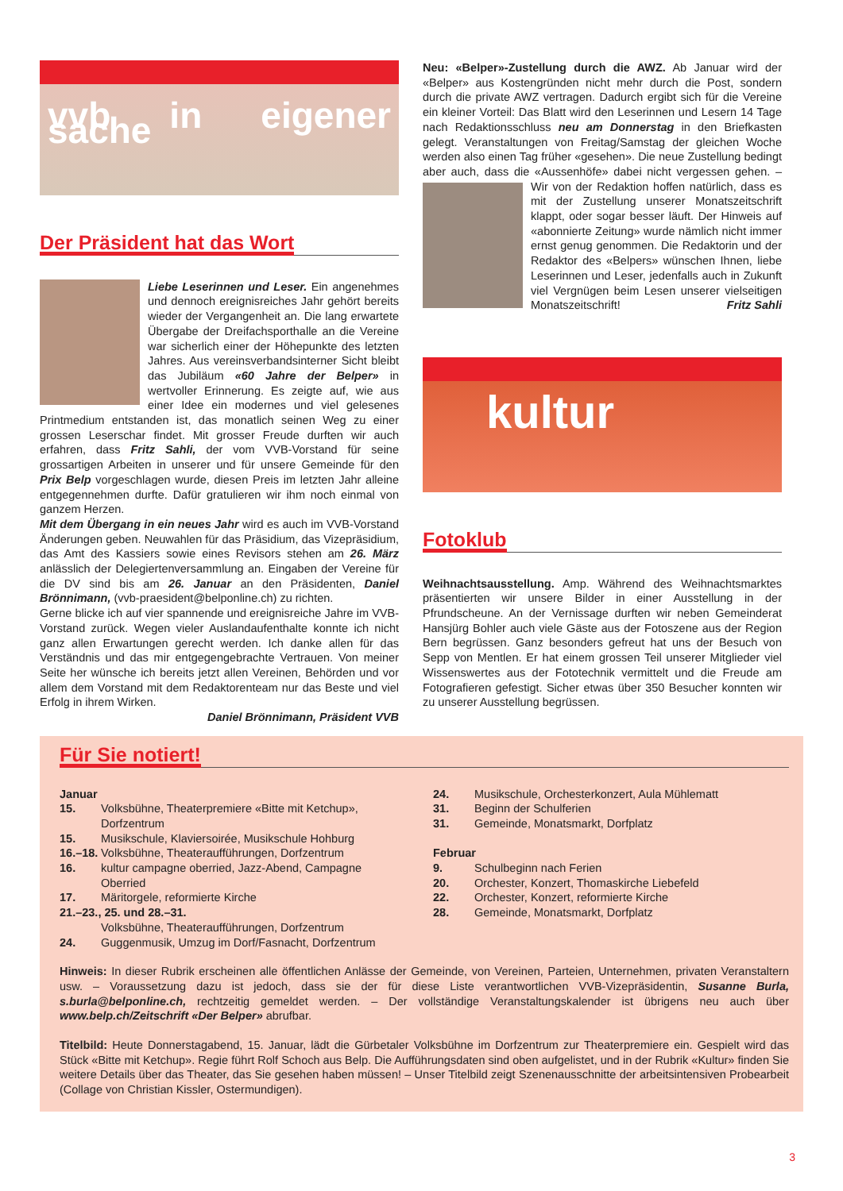vvb in eigener sache
Der Präsident hat das Wort
Liebe Leserinnen und Leser. Ein angenehmes und dennoch ereignisreiches Jahr gehört bereits wieder der Vergangenheit an. Die lang erwartete Übergabe der Dreifachsporthalle an die Vereine war sicherlich einer der Höhepunkte des letzten Jahres. Aus vereinsverbandsinterner Sicht bleibt das Jubiläum «60 Jahre der Belper» in wertvoller Erinnerung. Es zeigte auf, wie aus einer Idee ein modernes und viel gelesenes Printmedium entstanden ist, das monatlich seinen Weg zu einer grossen Leserschar findet. Mit grosser Freude durften wir auch erfahren, dass Fritz Sahli, der vom VVB-Vorstand für seine grossartigen Arbeiten in unserer und für unsere Gemeinde für den Prix Belp vorgeschlagen wurde, diesen Preis im letzten Jahr alleine entgegennehmen durfte. Dafür gratulieren wir ihm noch einmal von ganzem Herzen.
Mit dem Übergang in ein neues Jahr wird es auch im VVB-Vorstand Änderungen geben. Neuwahlen für das Präsidium, das Vizepräsidium, das Amt des Kassiers sowie eines Revisors stehen am 26. März anlässlich der Delegiertenversammlung an. Eingaben der Vereine für die DV sind bis am 26. Januar an den Präsidenten, Daniel Brönnimann, (vvb-praesident@belponline.ch) zu richten.
Gerne blicke ich auf vier spannende und ereignisreiche Jahre im VVB-Vorstand zurück. Wegen vieler Auslandaufenthalte konnte ich nicht ganz allen Erwartungen gerecht werden. Ich danke allen für das Verständnis und das mir entgegengebrachte Vertrauen. Von meiner Seite her wünsche ich bereits jetzt allen Vereinen, Behörden und vor allem dem Vorstand mit dem Redaktorenteam nur das Beste und viel Erfolg in ihrem Wirken.
Daniel Brönnimann, Präsident VVB
Neu: «Belper»-Zustellung durch die AWZ. Ab Januar wird der «Belper» aus Kostengründen nicht mehr durch die Post, sondern durch die private AWZ vertragen. Dadurch ergibt sich für die Vereine ein kleiner Vorteil: Das Blatt wird den Leserinnen und Lesern 14 Tage nach Redaktionsschluss neu am Donnerstag in den Briefkasten gelegt. Veranstaltungen von Freitag/Samstag der gleichen Woche werden also einen Tag früher «gesehen». Die neue Zustellung bedingt aber auch, dass die «Aussenhöfe» dabei nicht vergessen gehen. – Wir von der Redaktion hoffen natürlich, dass es mit der Zustellung unserer Monatszeitschrift klappt, oder sogar besser läuft. Der Hinweis auf «abonnierte Zeitung» wurde nämlich nicht immer ernst genug genommen. Die Redaktorin und der Redaktor des «Belpers» wünschen Ihnen, liebe Leserinnen und Leser, jedenfalls auch in Zukunft viel Vergnügen beim Lesen unserer vielseitigen Monatszeitschrift! Fritz Sahli
kultur
Fotoklub
Weihnachtsausstellung. Amp. Während des Weihnachtsmarktes präsentierten wir unsere Bilder in einer Ausstellung in der Pfrundscheune. An der Vernissage durften wir neben Gemeinderat Hansjürg Bohler auch viele Gäste aus der Fotoszene aus der Region Bern begrüssen. Ganz besonders gefreut hat uns der Besuch von Sepp von Mentlen. Er hat einem grossen Teil unserer Mitglieder viel Wissenswertes aus der Fototechnik vermittelt und die Freude am Fotografieren gefestigt. Sicher etwas über 350 Besucher konnten wir zu unserer Ausstellung begrüssen.
Für Sie notiert!
Januar
15. Volksbühne, Theaterpremiere «Bitte mit Ketchup», Dorfzentrum
15. Musikschule, Klaviersoirée, Musikschule Hohburg
16.–18. Volksbühne, Theateraufführungen, Dorfzentrum
16. kultur campagne oberried, Jazz-Abend, Campagne Oberried
17. Märitorgele, reformierte Kirche
21.–23., 25. und 28.–31.
Volksbühne, Theateraufführungen, Dorfzentrum
24. Guggenmusik, Umzug im Dorf/Fasnacht, Dorfzentrum
24. Musikschule, Orchesterkonzert, Aula Mühlematt
31. Beginn der Schulferien
31. Gemeinde, Monatsmarkt, Dorfplatz
Februar
9. Schulbeginn nach Ferien
20. Orchester, Konzert, Thomaskirche Liebefeld
22. Orchester, Konzert, reformierte Kirche
28. Gemeinde, Monatsmarkt, Dorfplatz
Hinweis: In dieser Rubrik erscheinen alle öffentlichen Anlässe der Gemeinde, von Vereinen, Parteien, Unternehmen, privaten Veranstaltern usw. – Voraussetzung dazu ist jedoch, dass sie der für diese Liste verantwortlichen VVB-Vizepräsidentin, Susanne Burla, s.burla@belponline.ch, rechtzeitig gemeldet werden. – Der vollständige Veranstaltungskalender ist übrigens neu auch über www.belp.ch/Zeitschrift «Der Belper» abrufbar.
Titelbild: Heute Donnerstagabend, 15. Januar, lädt die Gürbetaler Volksbühne im Dorfzentrum zur Theaterpremiere ein. Gespielt wird das Stück «Bitte mit Ketchup». Regie führt Rolf Schoch aus Belp. Die Aufführungsdaten sind oben aufgelistet, und in der Rubrik «Kultur» finden Sie weitere Details über das Theater, das Sie gesehen haben müssen! – Unser Titelbild zeigt Szenenausschnitte der arbeitsintensiven Probearbeit (Collage von Christian Kissler, Ostermundigen).
3